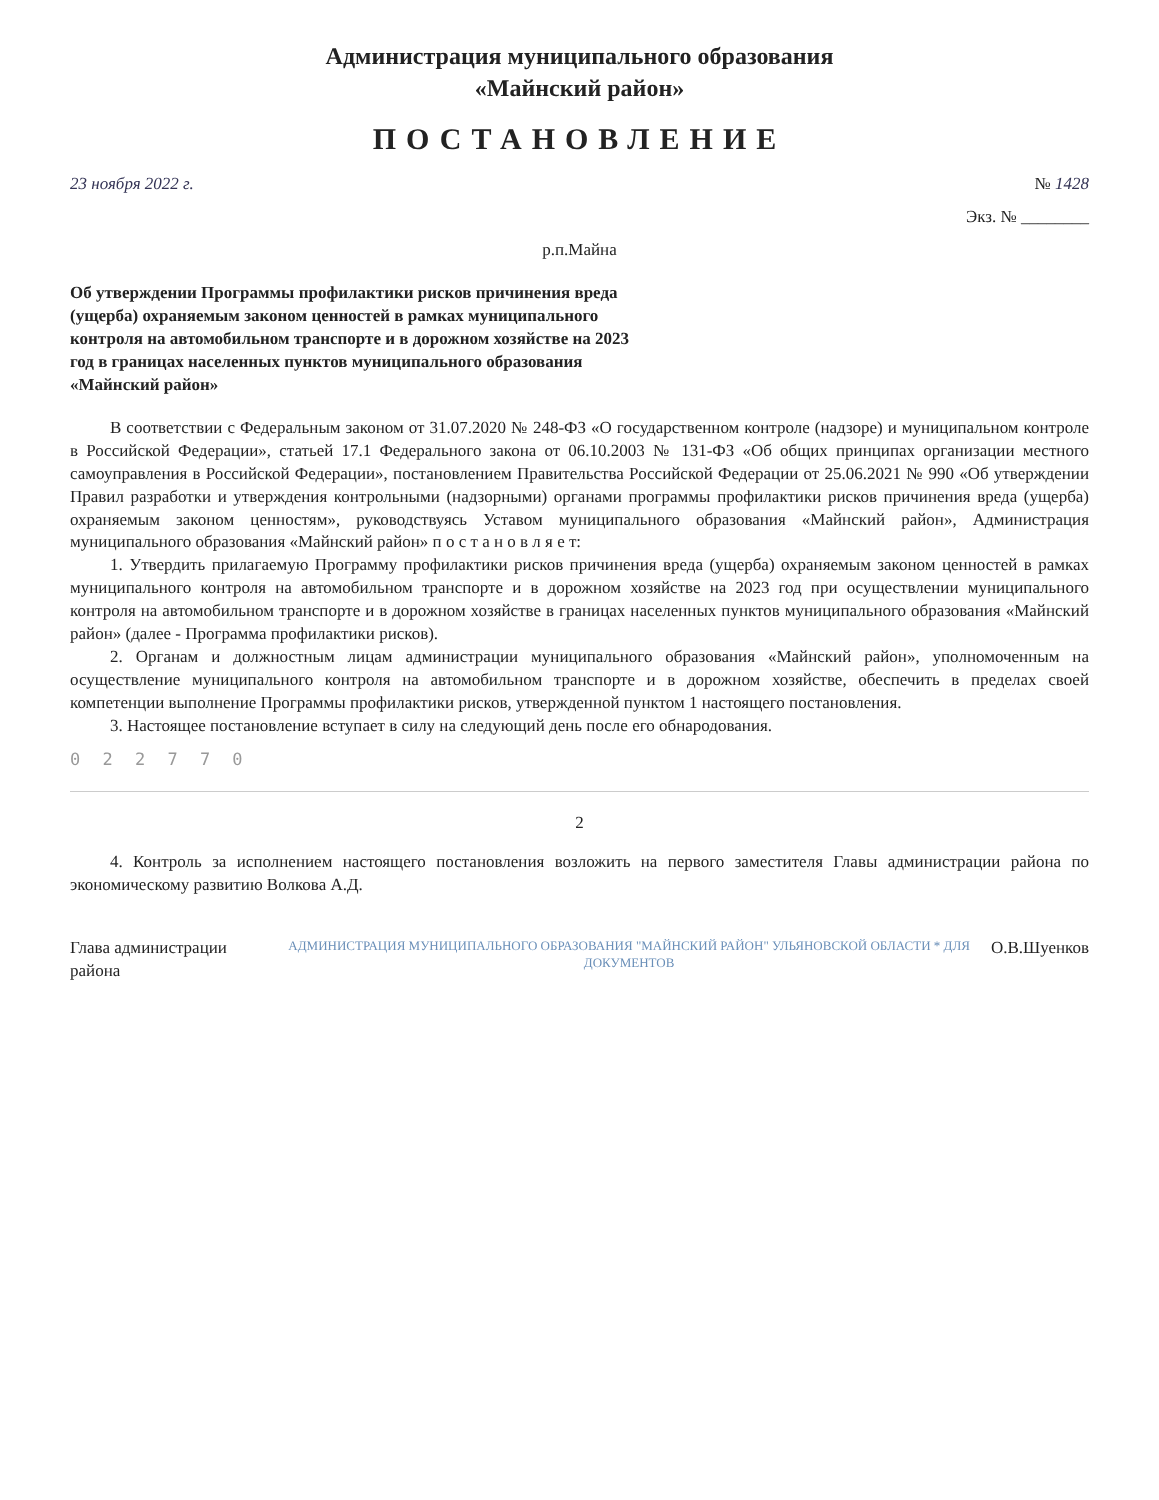Администрация муниципального образования
«Майнский район»
ПОСТАНОВЛЕНИЕ
23 ноября 2022 г. № 1428
Экз. № ________
р.п.Майна
Об утверждении Программы профилактики рисков причинения вреда (ущерба) охраняемым законом ценностей в рамках муниципального контроля на автомобильном транспорте и в дорожном хозяйстве на 2023 год в границах населенных пунктов муниципального образования «Майнский район»
В соответствии с Федеральным законом от 31.07.2020 № 248-ФЗ «О государственном контроле (надзоре) и муниципальном контроле в Российской Федерации», статьей 17.1 Федерального закона от 06.10.2003 № 131-ФЗ «Об общих принципах организации местного самоуправления в Российской Федерации», постановлением Правительства Российской Федерации от 25.06.2021 № 990 «Об утверждении Правил разработки и утверждения контрольными (надзорными) органами программы профилактики рисков причинения вреда (ущерба) охраняемым законом ценностям», руководствуясь Уставом муниципального образования «Майнский район», Администрация муниципального образования «Майнский район» п о с т а н о в л я е т:
1. Утвердить прилагаемую Программу профилактики рисков причинения вреда (ущерба) охраняемым законом ценностей в рамках муниципального контроля на автомобильном транспорте и в дорожном хозяйстве на 2023 год при осуществлении муниципального контроля на автомобильном транспорте и в дорожном хозяйстве в границах населенных пунктов муниципального образования «Майнский район» (далее - Программа профилактики рисков).
2. Органам и должностным лицам администрации муниципального образования «Майнский район», уполномоченным на осуществление муниципального контроля на автомобильном транспорте и в дорожном хозяйстве, обеспечить в пределах своей компетенции выполнение Программы профилактики рисков, утвержденной пунктом 1 настоящего постановления.
3. Настоящее постановление вступает в силу на следующий день после его обнародования.
0 2 2 7 7 0
2
4. Контроль за исполнением настоящего постановления возложить на первого заместителя Главы администрации района по экономическому развитию Волкова А.Д.
Глава администрации района АДМИНИСТРАЦИЯ МУНИЦИПАЛЬНОГО ОБРАЗОВАНИЯ "МАЙНСКИЙ РАЙОН" УЛЬЯНОВСКОЙ ОБЛАСТИ * ДЛЯ ДОКУМЕНТОВ О.В.Шуенков